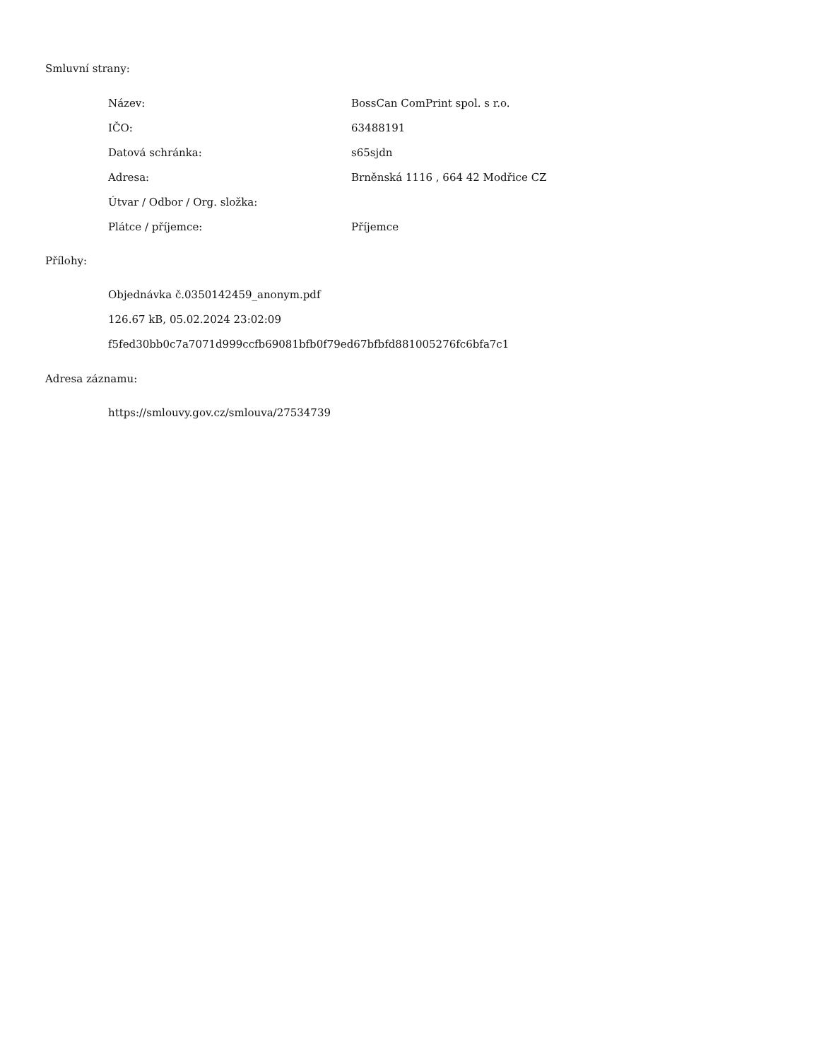Smluvní strany:
| Název: | BossCan ComPrint spol. s r.o. |
| IČO: | 63488191 |
| Datová schránka: | s65sjdn |
| Adresa: | Brněnská 1116 , 664 42 Modřice CZ |
| Útvar / Odbor / Org. složka: | |
| Plátce / příjemce: | Příjemce |
Přílohy:
Objednávka č.0350142459_anonym.pdf
126.67 kB, 05.02.2024 23:02:09
f5fed30bb0c7a7071d999ccfb69081bfb0f79ed67bfbfd881005276fc6bfa7c1
Adresa záznamu:
https://smlouvy.gov.cz/smlouva/27534739